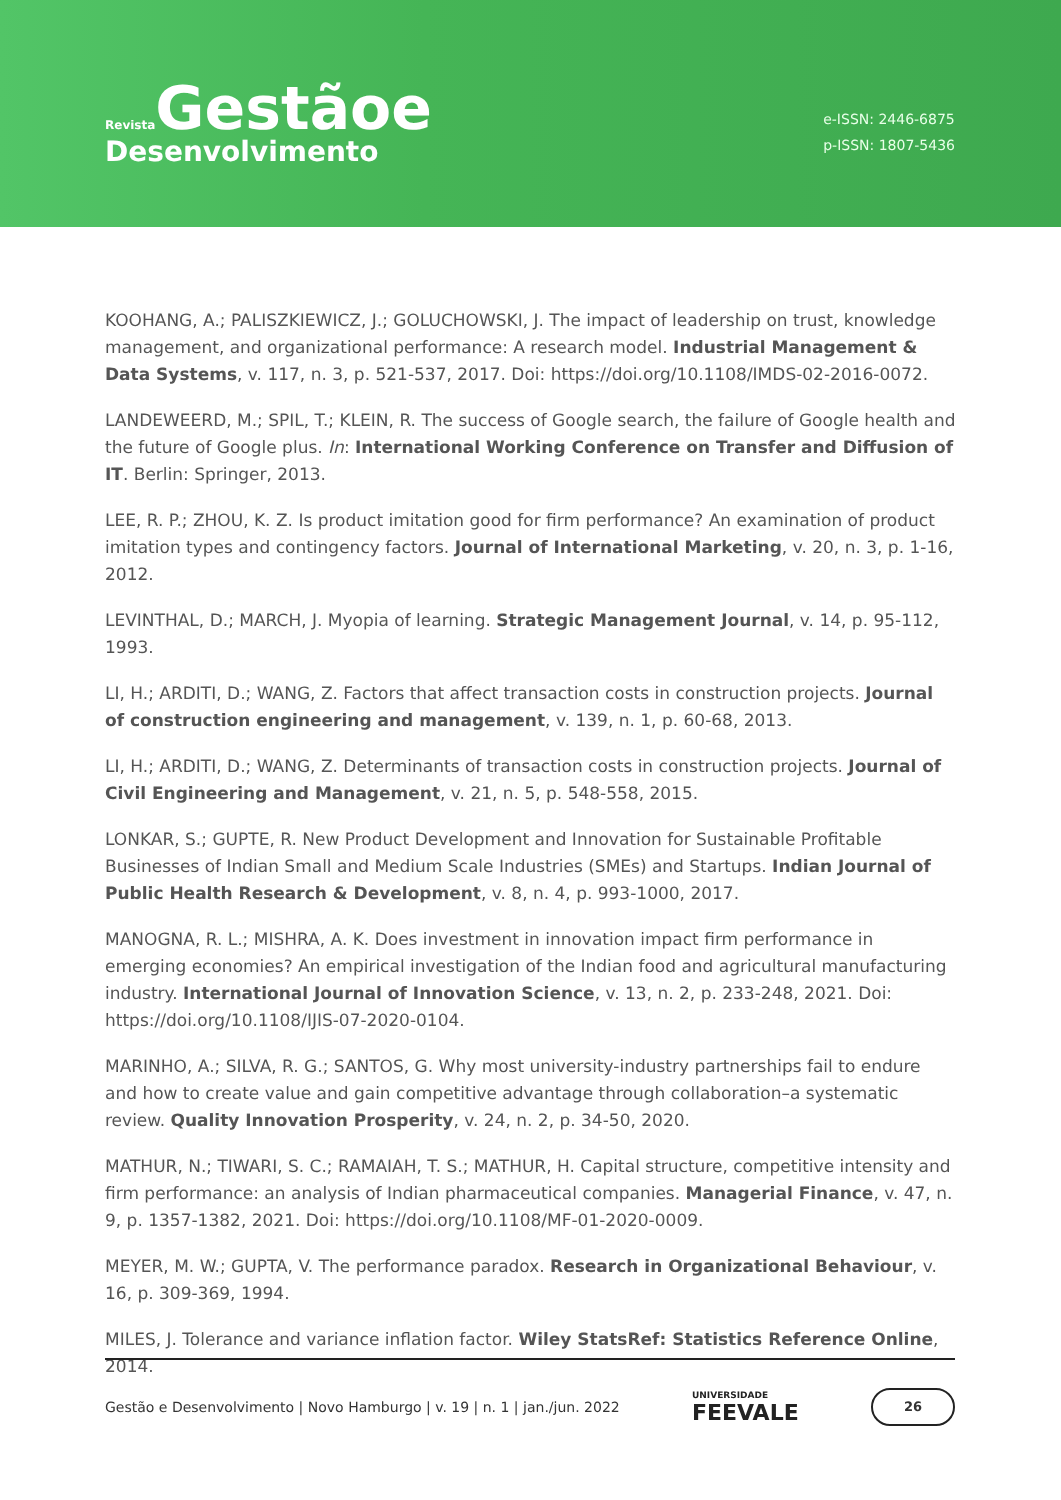Revista Gestãoe
Desenvolvimento
e-ISSN: 2446-6875
p-ISSN: 1807-5436
KOOHANG, A.; PALISZKIEWICZ, J.; GOLUCHOWSKI, J. The impact of leadership on trust, knowledge management, and organizational performance: A research model. Industrial Management & Data Systems, v. 117, n. 3, p. 521-537, 2017. Doi: https://doi.org/10.1108/IMDS-02-2016-0072.
LANDEWEERD, M.; SPIL, T.; KLEIN, R. The success of Google search, the failure of Google health and the future of Google plus. In: International Working Conference on Transfer and Diffusion of IT. Berlin: Springer, 2013.
LEE, R. P.; ZHOU, K. Z. Is product imitation good for firm performance? An examination of product imitation types and contingency factors. Journal of International Marketing, v. 20, n. 3, p. 1-16, 2012.
LEVINTHAL, D.; MARCH, J. Myopia of learning. Strategic Management Journal, v. 14, p. 95-112, 1993.
LI, H.; ARDITI, D.; WANG, Z. Factors that affect transaction costs in construction projects. Journal of construction engineering and management, v. 139, n. 1, p. 60-68, 2013.
LI, H.; ARDITI, D.; WANG, Z. Determinants of transaction costs in construction projects. Journal of Civil Engineering and Management, v. 21, n. 5, p. 548-558, 2015.
LONKAR, S.; GUPTE, R. New Product Development and Innovation for Sustainable Profitable Businesses of Indian Small and Medium Scale Industries (SMEs) and Startups. Indian Journal of Public Health Research & Development, v. 8, n. 4, p. 993-1000, 2017.
MANOGNA, R. L.; MISHRA, A. K. Does investment in innovation impact firm performance in emerging economies? An empirical investigation of the Indian food and agricultural manufacturing industry. International Journal of Innovation Science, v. 13, n. 2, p. 233-248, 2021. Doi: https://doi.org/10.1108/IJIS-07-2020-0104.
MARINHO, A.; SILVA, R. G.; SANTOS, G. Why most university-industry partnerships fail to endure and how to create value and gain competitive advantage through collaboration–a systematic review. Quality Innovation Prosperity, v. 24, n. 2, p. 34-50, 2020.
MATHUR, N.; TIWARI, S. C.; RAMAIAH, T. S.; MATHUR, H. Capital structure, competitive intensity and firm performance: an analysis of Indian pharmaceutical companies. Managerial Finance, v. 47, n. 9, p. 1357-1382, 2021. Doi: https://doi.org/10.1108/MF-01-2020-0009.
MEYER, M. W.; GUPTA, V. The performance paradox. Research in Organizational Behaviour, v. 16, p. 309-369, 1994.
MILES, J. Tolerance and variance inflation factor. Wiley StatsRef: Statistics Reference Online, 2014.
Gestão e Desenvolvimento | Novo Hamburgo | v. 19 | n. 1 | jan./jun. 2022 UNIVERSIDADE
FEEVALE 26